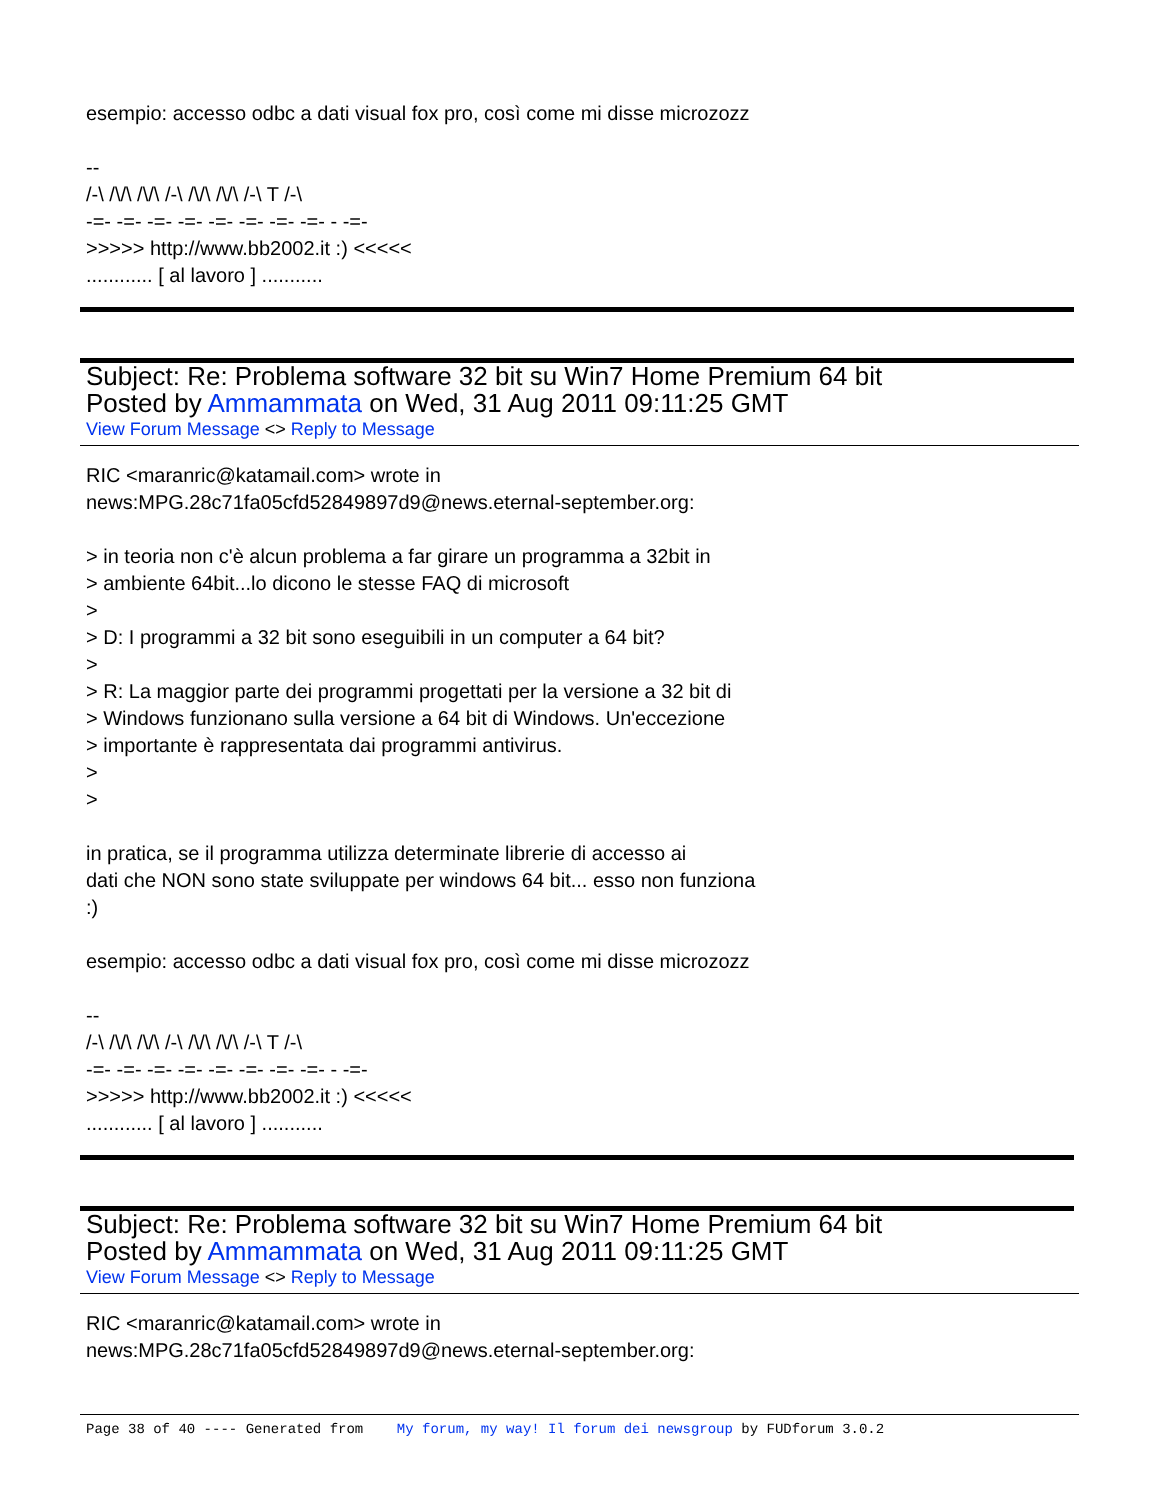esempio: accesso odbc a dati visual fox pro, così come mi disse microzozz
--
/-\ /\/\ /\/\ /-\ /\/\ /\/\ /-\ T /-\
-=- -=- -=- -=- -=- -=- -=- -=- - -=-
>>>>> http://www.bb2002.it :) <<<<<
............ [ al lavoro ] ...........
Subject: Re: Problema software 32 bit su Win7 Home Premium 64 bit
Posted by Ammammata on Wed, 31 Aug 2011 09:11:25 GMT
View Forum Message <> Reply to Message
RIC <maranric@katamail.com> wrote in
news:MPG.28c71fa05cfd52849897d9@news.eternal-september.org:
> in teoria non c'è alcun problema a far girare un programma a 32bit in
> ambiente 64bit...lo dicono le stesse FAQ di microsoft
>
> D: I programmi a 32 bit sono eseguibili in un computer a 64 bit?
>
> R: La maggior parte dei programmi progettati per la versione a 32 bit di
> Windows funzionano sulla versione a 64 bit di Windows. Un'eccezione
> importante è rappresentata dai programmi antivirus.
>
>
in pratica, se il programma utilizza determinate librerie di accesso ai
dati che NON sono state sviluppate per windows 64 bit... esso non funziona
:)
esempio: accesso odbc a dati visual fox pro, così come mi disse microzozz
--
/-\ /\/\ /\/\ /-\ /\/\ /\/\ /-\ T /-\
-=- -=- -=- -=- -=- -=- -=- -=- - -=-
>>>>> http://www.bb2002.it :) <<<<<
............ [ al lavoro ] ...........
Subject: Re: Problema software 32 bit su Win7 Home Premium 64 bit
Posted by Ammammata on Wed, 31 Aug 2011 09:11:25 GMT
View Forum Message <> Reply to Message
RIC <maranric@katamail.com> wrote in
news:MPG.28c71fa05cfd52849897d9@news.eternal-september.org:
Page 38 of 40 ---- Generated from My forum, my way! Il forum dei newsgroup by FUDforum 3.0.2